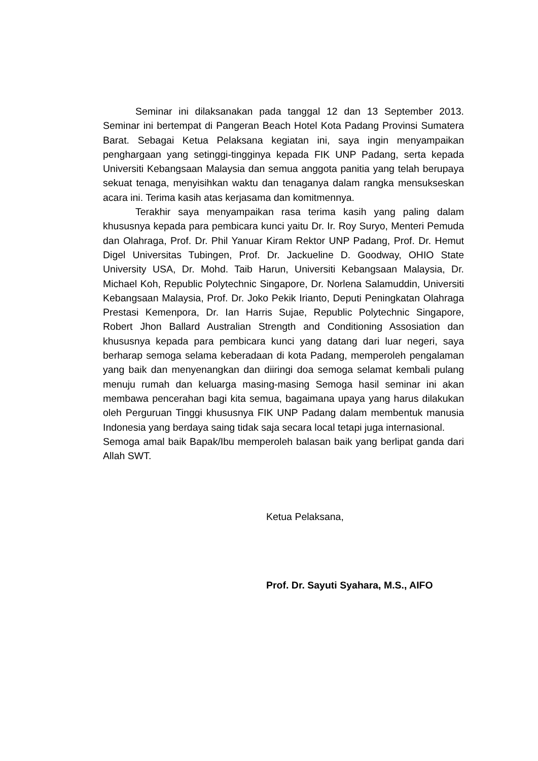Seminar ini dilaksanakan pada tanggal 12 dan 13 September 2013. Seminar ini bertempat di Pangeran Beach Hotel Kota Padang Provinsi Sumatera Barat. Sebagai Ketua Pelaksana kegiatan ini, saya ingin menyampaikan penghargaan yang setinggi-tingginya kepada FIK UNP Padang, serta kepada Universiti Kebangsaan Malaysia dan semua anggota panitia yang telah berupaya sekuat tenaga, menyisihkan waktu dan tenaganya dalam rangka mensukseskan acara ini. Terima kasih atas kerjasama dan komitmennya.
Terakhir saya menyampaikan rasa terima kasih yang paling dalam khususnya kepada para pembicara kunci yaitu Dr. Ir. Roy Suryo, Menteri Pemuda dan Olahraga, Prof. Dr. Phil Yanuar Kiram Rektor UNP Padang, Prof. Dr. Hemut Digel Universitas Tubingen, Prof. Dr. Jackueline D. Goodway, OHIO State University USA, Dr. Mohd. Taib Harun, Universiti Kebangsaan Malaysia, Dr. Michael Koh, Republic Polytechnic Singapore, Dr. Norlena Salamuddin, Universiti Kebangsaan Malaysia, Prof. Dr. Joko Pekik Irianto, Deputi Peningkatan Olahraga Prestasi Kemenpora, Dr. Ian Harris Sujae, Republic Polytechnic Singapore, Robert Jhon Ballard Australian Strength and Conditioning Assosiation dan khususnya kepada para pembicara kunci yang datang dari luar negeri, saya berharap semoga selama keberadaan di kota Padang, memperoleh pengalaman yang baik dan menyenangkan dan diiringi doa semoga selamat kembali pulang menuju rumah dan keluarga masing-masing Semoga hasil seminar ini akan membawa pencerahan bagi kita semua, bagaimana upaya yang harus dilakukan oleh Perguruan Tinggi khususnya FIK UNP Padang dalam membentuk manusia Indonesia yang berdaya saing tidak saja secara local tetapi juga internasional.
Semoga amal baik Bapak/Ibu memperoleh balasan baik yang berlipat ganda dari Allah SWT.
Ketua Pelaksana,
Prof. Dr. Sayuti Syahara, M.S., AIFO